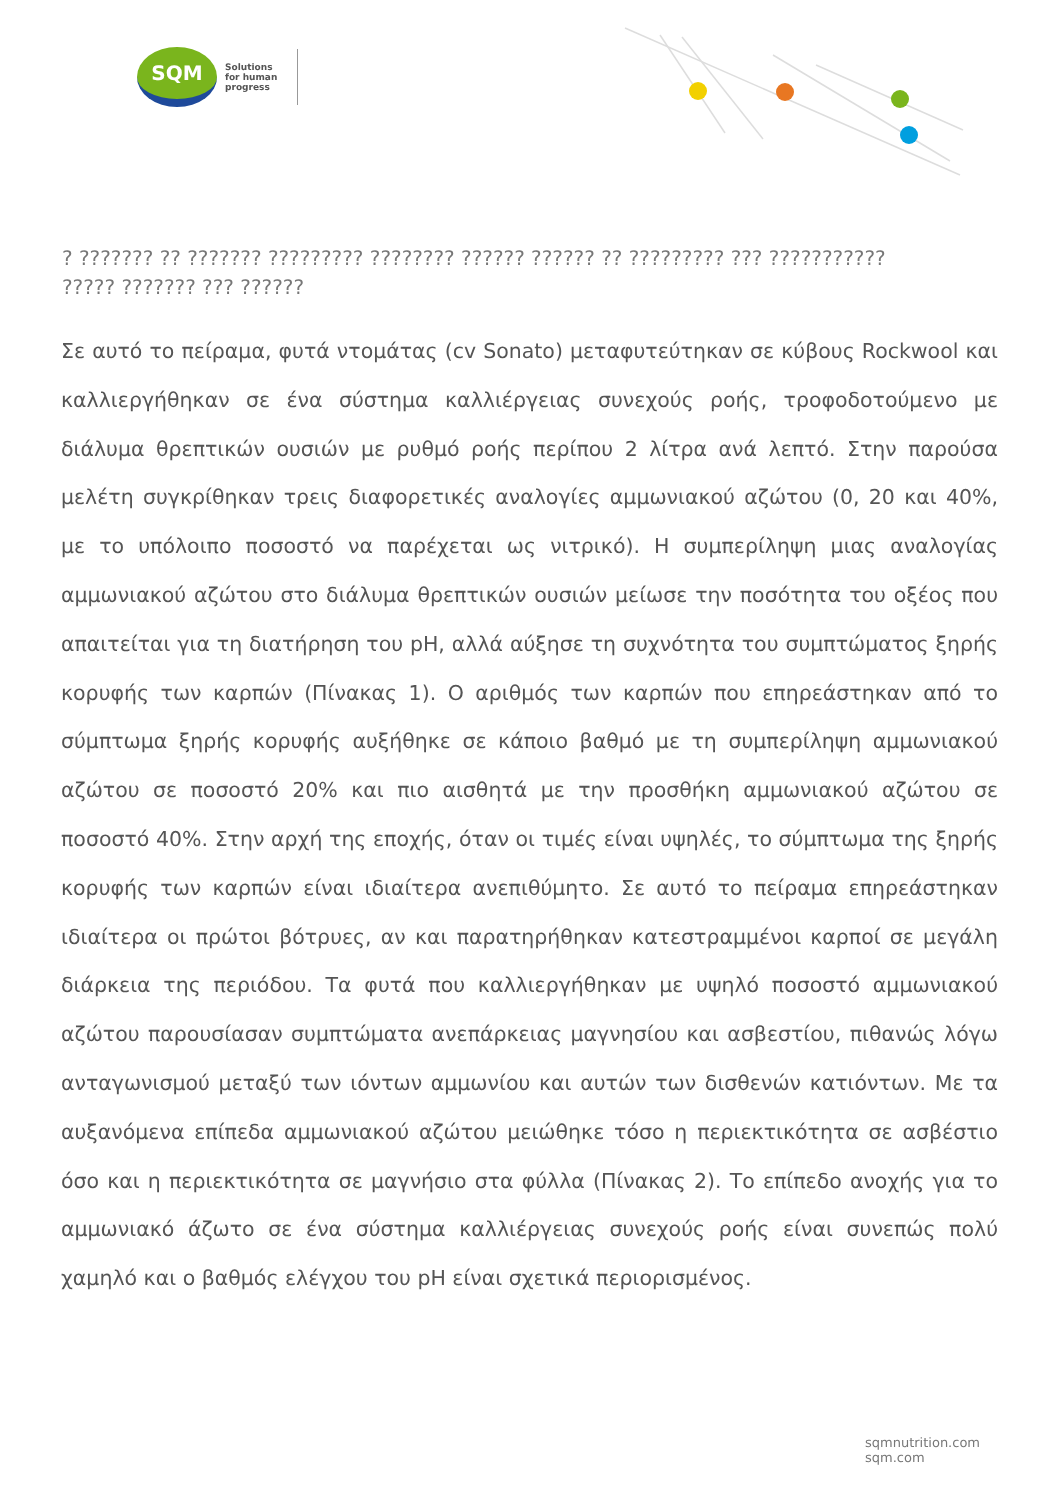SQM
Solutions
for human
progress
? ??????? ?? ??????? ????????? ???????? ?????? ?????? ?? ????????? ??? ??????????? ????? ??????? ??? ??????
Σε αυτό το πείραμα, φυτά ντομάτας (cv Sonato) μεταφυτεύτηκαν σε κύβους Rockwool και καλλιεργήθηκαν σε ένα σύστημα καλλιέργειας συνεχούς ροής, τροφοδοτούμενο με διάλυμα θρεπτικών ουσιών με ρυθμό ροής περίπου 2 λίτρα ανά λεπτό. Στην παρούσα μελέτη συγκρίθηκαν τρεις διαφορετικές αναλογίες αμμωνιακού αζώτου (0, 20 και 40%, με το υπόλοιπο ποσοστό να παρέχεται ως νιτρικό). Η συμπερίληψη μιας αναλογίας αμμωνιακού αζώτου στο διάλυμα θρεπτικών ουσιών μείωσε την ποσότητα του οξέος που απαιτείται για τη διατήρηση του pH, αλλά αύξησε τη συχνότητα του συμπτώματος ξηρής κορυφής των καρπών (Πίνακας 1). Ο αριθμός των καρπών που επηρεάστηκαν από το σύμπτωμα ξηρής κορυφής αυξήθηκε σε κάποιο βαθμό με τη συμπερίληψη αμμωνιακού αζώτου σε ποσοστό 20% και πιο αισθητά με την προσθήκη αμμωνιακού αζώτου σε ποσοστό 40%. Στην αρχή της εποχής, όταν οι τιμές είναι υψηλές, το σύμπτωμα της ξηρής κορυφής των καρπών είναι ιδιαίτερα ανεπιθύμητο. Σε αυτό το πείραμα επηρεάστηκαν ιδιαίτερα οι πρώτοι βότρυες, αν και παρατηρήθηκαν κατεστραμμένοι καρποί σε μεγάλη διάρκεια της περιόδου. Τα φυτά που καλλιεργήθηκαν με υψηλό ποσοστό αμμωνιακού αζώτου παρουσίασαν συμπτώματα ανεπάρκειας μαγνησίου και ασβεστίου, πιθανώς λόγω ανταγωνισμού μεταξύ των ιόντων αμμωνίου και αυτών των δισθενών κατιόντων. Με τα αυξανόμενα επίπεδα αμμωνιακού αζώτου μειώθηκε τόσο η περιεκτικότητα σε ασβέστιο όσο και η περιεκτικότητα σε μαγνήσιο στα φύλλα (Πίνακας 2). Το επίπεδο ανοχής για το αμμωνιακό άζωτο σε ένα σύστημα καλλιέργειας συνεχούς ροής είναι συνεπώς πολύ χαμηλό και ο βαθμός ελέγχου του pH είναι σχετικά περιορισμένος.
sqmnutrition.com sqm.com